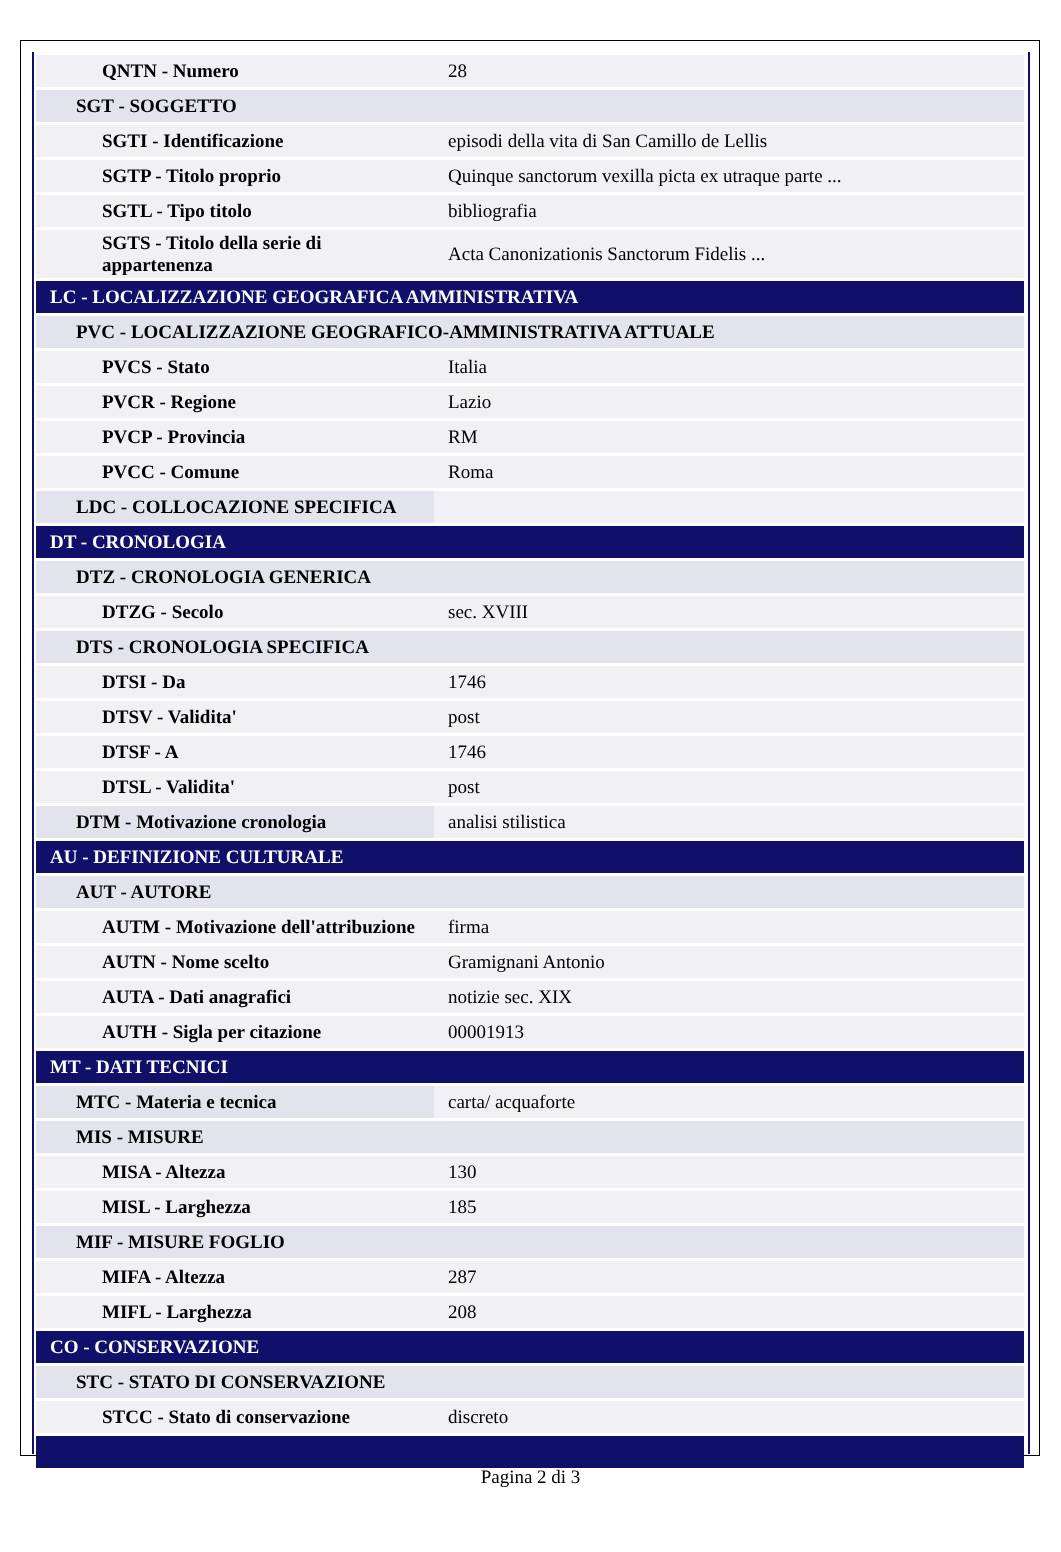| QNTN - Numero | 28 |
| SGT - SOGGETTO | |
| SGTI - Identificazione | episodi della vita di San Camillo de Lellis |
| SGTP - Titolo proprio | Quinque sanctorum vexilla picta ex utraque parte ... |
| SGTL - Tipo titolo | bibliografia |
| SGTS - Titolo della serie di appartenenza | Acta Canonizationis Sanctorum Fidelis ... |
| LC - LOCALIZZAZIONE GEOGRAFICA AMMINISTRATIVA | |
| PVC - LOCALIZZAZIONE GEOGRAFICO-AMMINISTRATIVA ATTUALE | |
| PVCS - Stato | Italia |
| PVCR - Regione | Lazio |
| PVCP - Provincia | RM |
| PVCC - Comune | Roma |
| LDC - COLLOCAZIONE SPECIFICA | |
| DT - CRONOLOGIA | |
| DTZ - CRONOLOGIA GENERICA | |
| DTZG - Secolo | sec. XVIII |
| DTS - CRONOLOGIA SPECIFICA | |
| DTSI - Da | 1746 |
| DTSV - Validita' | post |
| DTSF - A | 1746 |
| DTSL - Validita' | post |
| DTM - Motivazione cronologia | analisi stilistica |
| AU - DEFINIZIONE CULTURALE | |
| AUT - AUTORE | |
| AUTM - Motivazione dell'attribuzione | firma |
| AUTN - Nome scelto | Gramignani Antonio |
| AUTA - Dati anagrafici | notizie sec. XIX |
| AUTH - Sigla per citazione | 00001913 |
| MT - DATI TECNICI | |
| MTC - Materia e tecnica | carta/ acquaforte |
| MIS - MISURE | |
| MISA - Altezza | 130 |
| MISL - Larghezza | 185 |
| MIF - MISURE FOGLIO | |
| MIFA - Altezza | 287 |
| MIFL - Larghezza | 208 |
| CO - CONSERVAZIONE | |
| STC - STATO DI CONSERVAZIONE | |
| STCC - Stato di conservazione | discreto |
Pagina 2 di 3